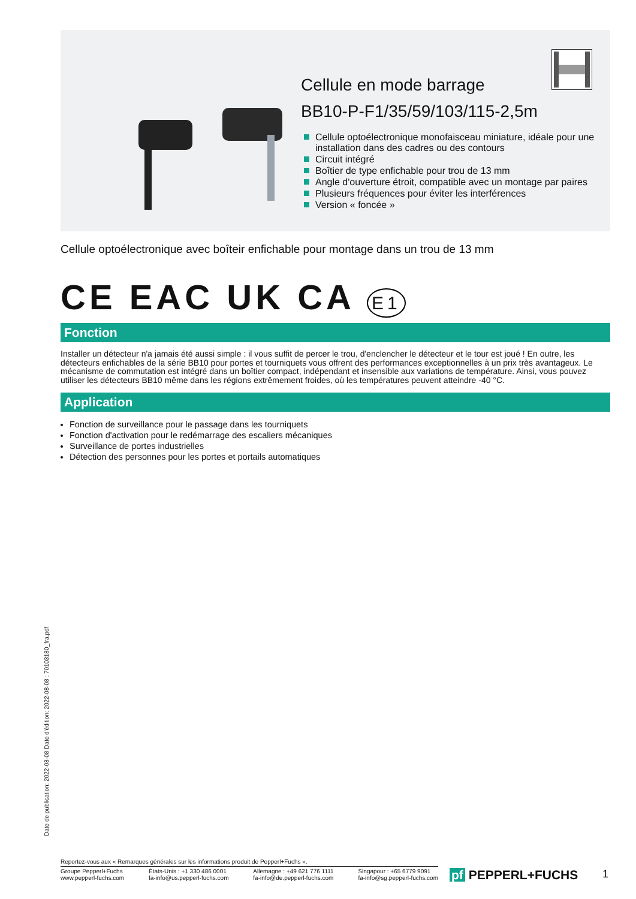Cellule en mode barrage
BB10-P-F1/35/59/103/115-2,5m
Cellule optoélectronique monofaisceau miniature, idéale pour une installation dans des cadres ou des contours
Circuit intégré
Boîtier de type enfichable pour trou de 13 mm
Angle d'ouverture étroit, compatible avec un montage par paires
Plusieurs fréquences pour éviter les interférences
Version « foncée »
Cellule optoélectronique avec boîteir enfichable pour montage dans un trou de 13 mm
CE EAC UK CA E1
Fonction
Installer un détecteur n'a jamais été aussi simple : il vous suffit de percer le trou, d'enclencher le détecteur et le tour est joué ! En outre, les détecteurs enfichables de la série BB10 pour portes et tourniquets vous offrent des performances exceptionnelles à un prix très avantageux. Le mécanisme de commutation est intégré dans un boîtier compact, indépendant et insensible aux variations de température. Ainsi, vous pouvez utiliser les détecteurs BB10 même dans les régions extrêmement froides, où les températures peuvent atteindre -40 °C.
Application
Fonction de surveillance pour le passage dans les tourniquets
Fonction d'activation pour le redémarrage des escaliers mécaniques
Surveillance de portes industrielles
Détection des personnes pour les portes et portails automatiques
Date de publication: 2022-08-08 Date d'édition: 2022-08-08 : 70103180_fra.pdf
Reportez-vous aux « Remarques générales sur les informations produit de Pepperl+Fuchs ».
Groupe Pepperl+Fuchs
www.pepperl-fuchs.com États-Unis : +1 330 486 0001
fa-info@us.pepperl-fuchs.com Allemagne : +49 621 776 1111
fa-info@de.pepperl-fuchs.com Singapour : +65 6779 9091
fa-info@sg.pepperl-fuchs.com
pf PEPPERL+FUCHS 1